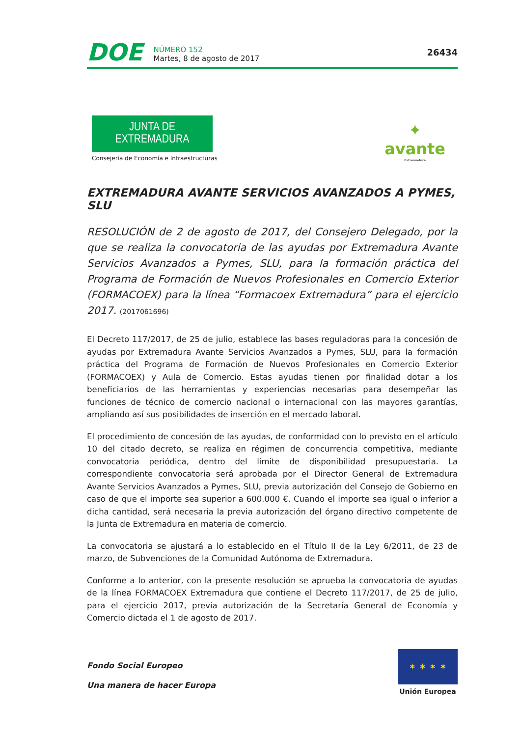DOE
NÚMERO 152
Martes, 8 de agosto de 2017
26434
JUNTA DE EXTREMADURA
Consejería de Economía e Infraestructuras
✦
avante
Extremadura
EXTREMADURA AVANTE SERVICIOS AVANZADOS A PYMES, SLU
RESOLUCIÓN de 2 de agosto de 2017, del Consejero Delegado, por la que se realiza la convocatoria de las ayudas por Extremadura Avante Servicios Avanzados a Pymes, SLU, para la formación práctica del Programa de Formación de Nuevos Profesionales en Comercio Exterior (FORMACOEX) para la línea “Formacoex Extremadura” para el ejercicio 2017. (2017061696)
El Decreto 117/2017, de 25 de julio, establece las bases reguladoras para la concesión de ayudas por Extremadura Avante Servicios Avanzados a Pymes, SLU, para la formación práctica del Programa de Formación de Nuevos Profesionales en Comercio Exterior (FORMACOEX) y Aula de Comercio. Estas ayudas tienen por finalidad dotar a los beneficiarios de las herramientas y experiencias necesarias para desempeñar las funciones de técnico de comercio nacional o internacional con las mayores garantías, ampliando así sus posibilidades de inserción en el mercado laboral.
El procedimiento de concesión de las ayudas, de conformidad con lo previsto en el artículo 10 del citado decreto, se realiza en régimen de concurrencia competitiva, mediante convocatoria periódica, dentro del límite de disponibilidad presupuestaria. La correspondiente convocatoria será aprobada por el Director General de Extremadura Avante Servicios Avanzados a Pymes, SLU, previa autorización del Consejo de Gobierno en caso de que el importe sea superior a 600.000 €. Cuando el importe sea igual o inferior a dicha cantidad, será necesaria la previa autorización del órgano directivo competente de la Junta de Extremadura en materia de comercio.
La convocatoria se ajustará a lo establecido en el Título II de la Ley 6/2011, de 23 de marzo, de Subvenciones de la Comunidad Autónoma de Extremadura.
Conforme a lo anterior, con la presente resolución se aprueba la convocatoria de ayudas de la línea FORMACOEX Extremadura que contiene el Decreto 117/2017, de 25 de julio, para el ejercicio 2017, previa autorización de la Secretaría General de Economía y Comercio dictada el 1 de agosto de 2017.
Fondo Social Europeo
Una manera de hacer Europa
✶ ✶ ✶ ✶
Unión Europea